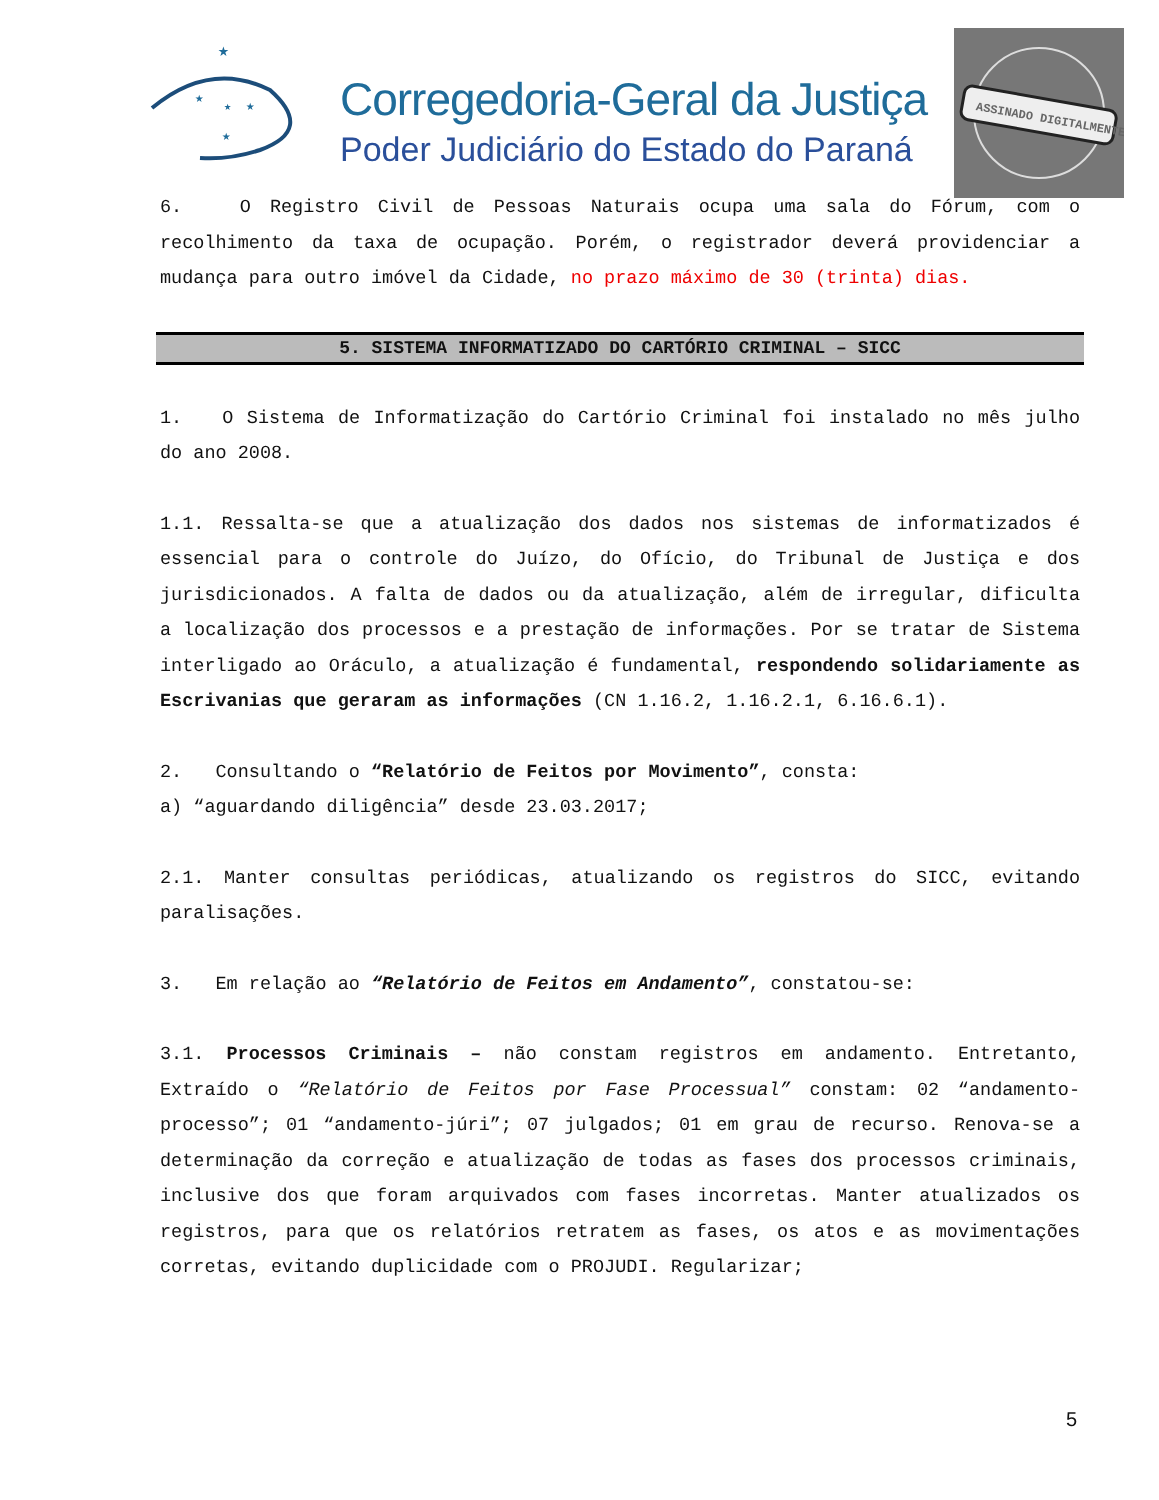★
★
★
★
★
Corregedoria-Geral da Justiça
Poder Judiciário do Estado do Paraná
ASSINADO DIGITALMENTE
6. O Registro Civil de Pessoas Naturais ocupa uma sala do Fórum, com o recolhimento da taxa de ocupação. Porém, o registrador deverá providenciar a mudança para outro imóvel da Cidade, no prazo máximo de 30 (trinta) dias.
5. SISTEMA INFORMATIZADO DO CARTÓRIO CRIMINAL – SICC
1. O Sistema de Informatização do Cartório Criminal foi instalado no mês julho do ano 2008.
1.1. Ressalta-se que a atualização dos dados nos sistemas de informatizados é essencial para o controle do Juízo, do Ofício, do Tribunal de Justiça e dos jurisdicionados. A falta de dados ou da atualização, além de irregular, dificulta a localização dos processos e a prestação de informações. Por se tratar de Sistema interligado ao Oráculo, a atualização é fundamental, respondendo solidariamente as Escrivanias que geraram as informações (CN 1.16.2, 1.16.2.1, 6.16.6.1).
2. Consultando o “Relatório de Feitos por Movimento”, consta:
a) “aguardando diligência” desde 23.03.2017;
2.1. Manter consultas periódicas, atualizando os registros do SICC, evitando paralisações.
3. Em relação ao “Relatório de Feitos em Andamento”, constatou-se:
3.1. Processos Criminais – não constam registros em andamento. Entretanto, Extraído o “Relatório de Feitos por Fase Processual” constam: 02 “andamento-processo”; 01 “andamento-júri”; 07 julgados; 01 em grau de recurso. Renova-se a determinação da correção e atualização de todas as fases dos processos criminais, inclusive dos que foram arquivados com fases incorretas. Manter atualizados os registros, para que os relatórios retratem as fases, os atos e as movimentações corretas, evitando duplicidade com o PROJUDI. Regularizar;
5